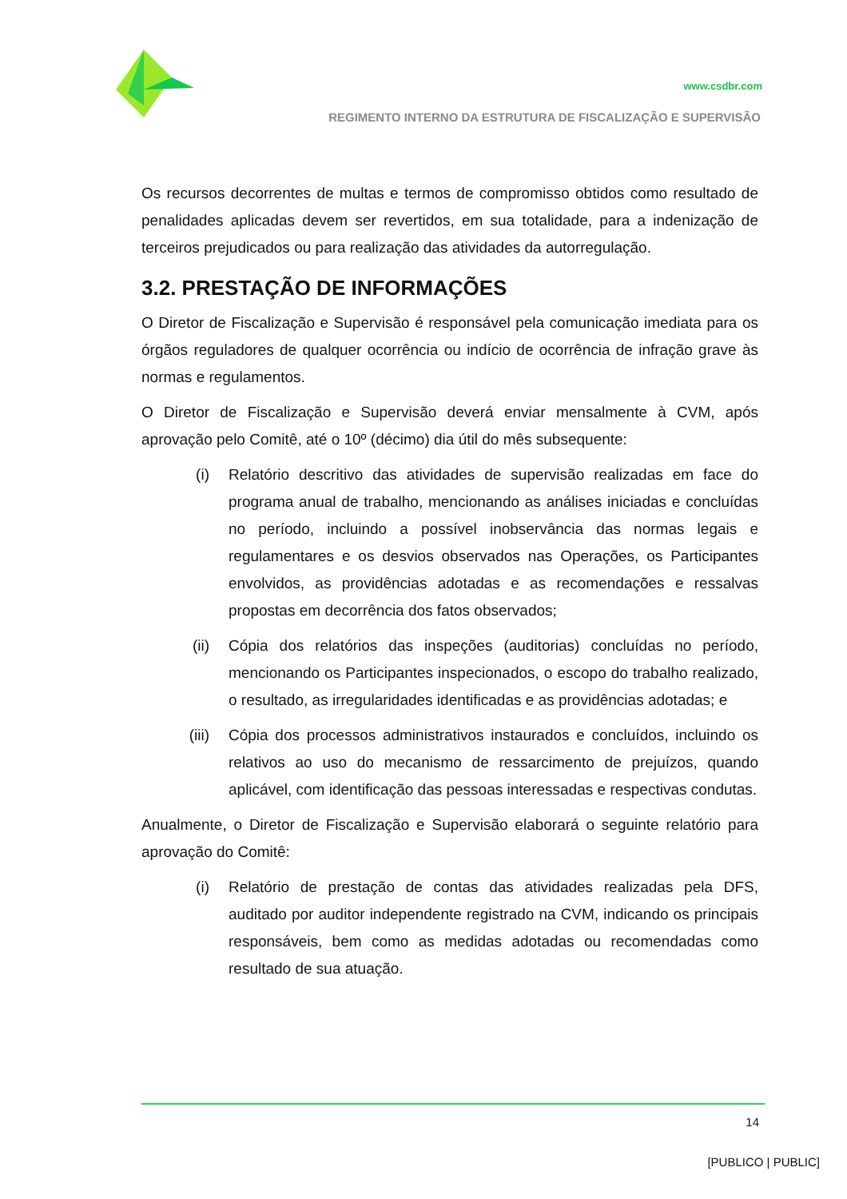www.csdbr.com
REGIMENTO INTERNO DA ESTRUTURA DE FISCALIZAÇÃO E SUPERVISÃO
Os recursos decorrentes de multas e termos de compromisso obtidos como resultado de penalidades aplicadas devem ser revertidos, em sua totalidade, para a indenização de terceiros prejudicados ou para realização das atividades da autorregulação.
3.2. PRESTAÇÃO DE INFORMAÇÕES
O Diretor de Fiscalização e Supervisão é responsável pela comunicação imediata para os órgãos reguladores de qualquer ocorrência ou indício de ocorrência de infração grave às normas e regulamentos.
O Diretor de Fiscalização e Supervisão deverá enviar mensalmente à CVM, após aprovação pelo Comitê, até o 10º (décimo) dia útil do mês subsequente:
(i) Relatório descritivo das atividades de supervisão realizadas em face do programa anual de trabalho, mencionando as análises iniciadas e concluídas no período, incluindo a possível inobservância das normas legais e regulamentares e os desvios observados nas Operações, os Participantes envolvidos, as providências adotadas e as recomendações e ressalvas propostas em decorrência dos fatos observados;
(ii) Cópia dos relatórios das inspeções (auditorias) concluídas no período, mencionando os Participantes inspecionados, o escopo do trabalho realizado, o resultado, as irregularidades identificadas e as providências adotadas; e
(iii) Cópia dos processos administrativos instaurados e concluídos, incluindo os relativos ao uso do mecanismo de ressarcimento de prejuízos, quando aplicável, com identificação das pessoas interessadas e respectivas condutas.
Anualmente, o Diretor de Fiscalização e Supervisão elaborará o seguinte relatório para aprovação do Comitê:
(i) Relatório de prestação de contas das atividades realizadas pela DFS, auditado por auditor independente registrado na CVM, indicando os principais responsáveis, bem como as medidas adotadas ou recomendadas como resultado de sua atuação.
14
[PUBLICO | PUBLIC]